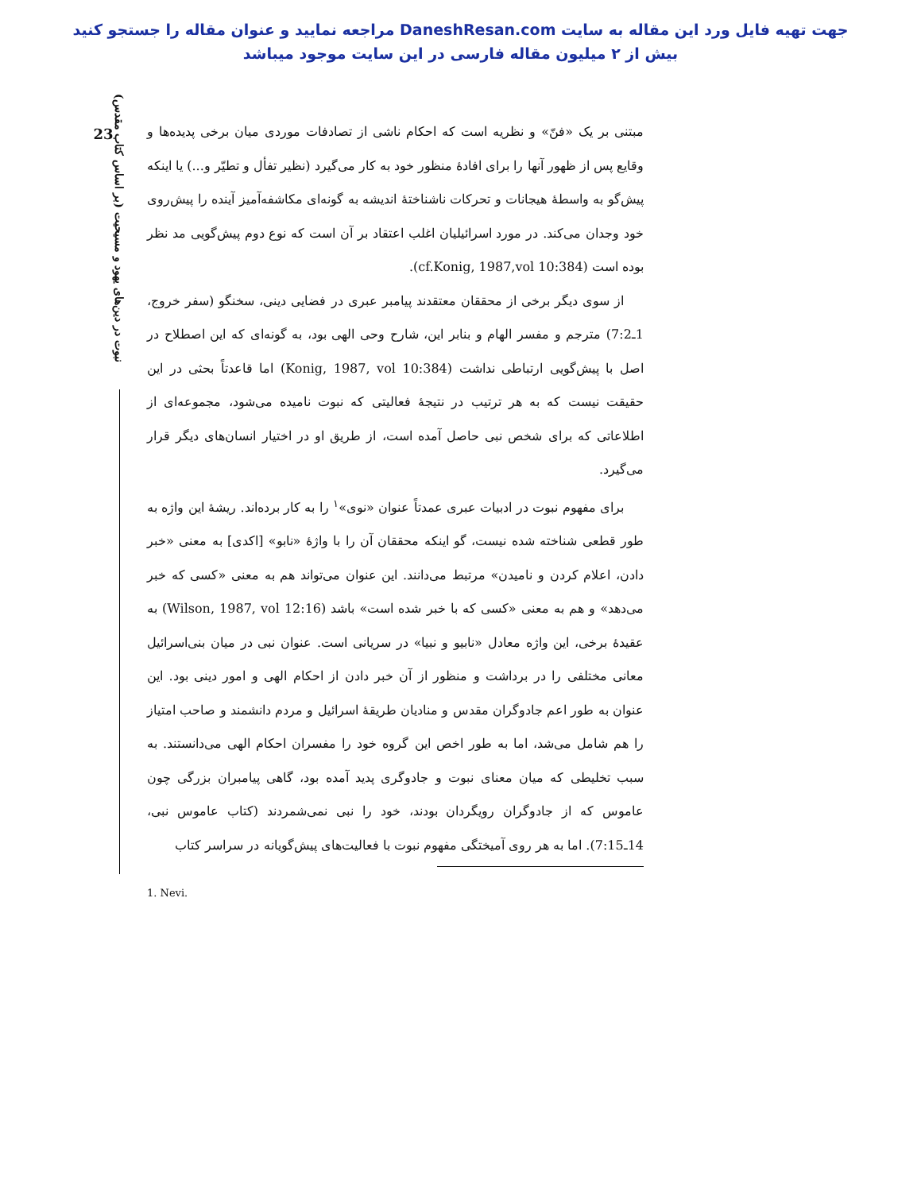جهت تهیه فایل ورد این مقاله به سایت DaneshResan.com مراجعه نمایید و عنوان مقاله را جستجو کنید
بیش از ۲ میلیون مقاله فارسی در این سایت موجود میباشد
23
نبوت در دین‌های یهود و مسیحیت (بر اساس کتاب مقدس)
مبتنی بر یک «فنّ» و نظریه است که احکام ناشی از تصادفات موردی میان برخی پدیده‌ها و وقایع پس از ظهور آنها را برای افادهٔ منظور خود به کار می‌گیرد (نظیر تفأل و تطیّر و...) یا اینکه پیش‌گو به واسطهٔ هیجانات و تحرکات ناشناختهٔ اندیشه به گونه‌ای مکاشفه‌آمیز آینده را پیش‌روی خود وجدان می‌کند. در مورد اسرائیلیان اغلب اعتقاد بر آن است که نوع دوم پیش‌گویی مد نظر بوده است (cf.Konig, 1987,vol 10:384).
از سوی دیگر برخی از محققان معتقدند پیامبر عبری در فضایی دینی، سخنگو (سفر خروج، 1ـ7:2) مترجم و مفسر الهام و بنابر این، شارح وحی الهی بود، به گونه‌ای که این اصطلاح در اصل با پیش‌گویی ارتباطی نداشت (Konig, 1987, vol 10:384) اما قاعدتاً بحثی در این حقیقت نیست که به هر ترتیب در نتیجهٔ فعالیتی که نبوت نامیده می‌شود، مجموعه‌ای از اطلاعاتی که برای شخص نبی حاصل آمده است، از طریق او در اختیار انسان‌های دیگر قرار می‌گیرد.
برای مفهوم نبوت در ادبیات عبری عمدتاً عنوان «نوی»<sup>۱</sup> را به کار برده‌اند. ریشهٔ این واژه به طور قطعی شناخته شده نیست، گو اینکه محققان آن را با واژهٔ «نابو» [اکدی] به معنی «خبر دادن، اعلام کردن و نامیدن» مرتبط می‌دانند. این عنوان می‌تواند هم به معنی «کسی که خبر می‌دهد» و هم به معنی «کسی که با خبر شده است» باشد (Wilson, 1987, vol 12:16) به عقیدهٔ برخی، این واژه معادل «نابیو و نبیا» در سریانی است. عنوان نبی در میان بنی‌اسرائیل معانی مختلفی را در برداشت و منظور از آن خبر دادن از احکام الهی و امور دینی بود. این عنوان به طور اعم جادوگران مقدس و منادیان طریقهٔ اسرائیل و مردم دانشمند و صاحب امتیاز را هم شامل می‌شد، اما به طور اخص این گروه خود را مفسران احکام الهی می‌دانستند. به سبب تخلیطی که میان معنای نبوت و جادوگری پدید آمده بود، گاهی پیامبران بزرگی چون عاموس که از جادوگران رویگردان بودند، خود را نبی نمی‌شمردند (کتاب عاموس نبی، 14ـ7:15). اما به هر روی آمیختگی مفهوم نبوت با فعالیت‌های پیش‌گویانه در سراسر کتاب
1. Nevi.